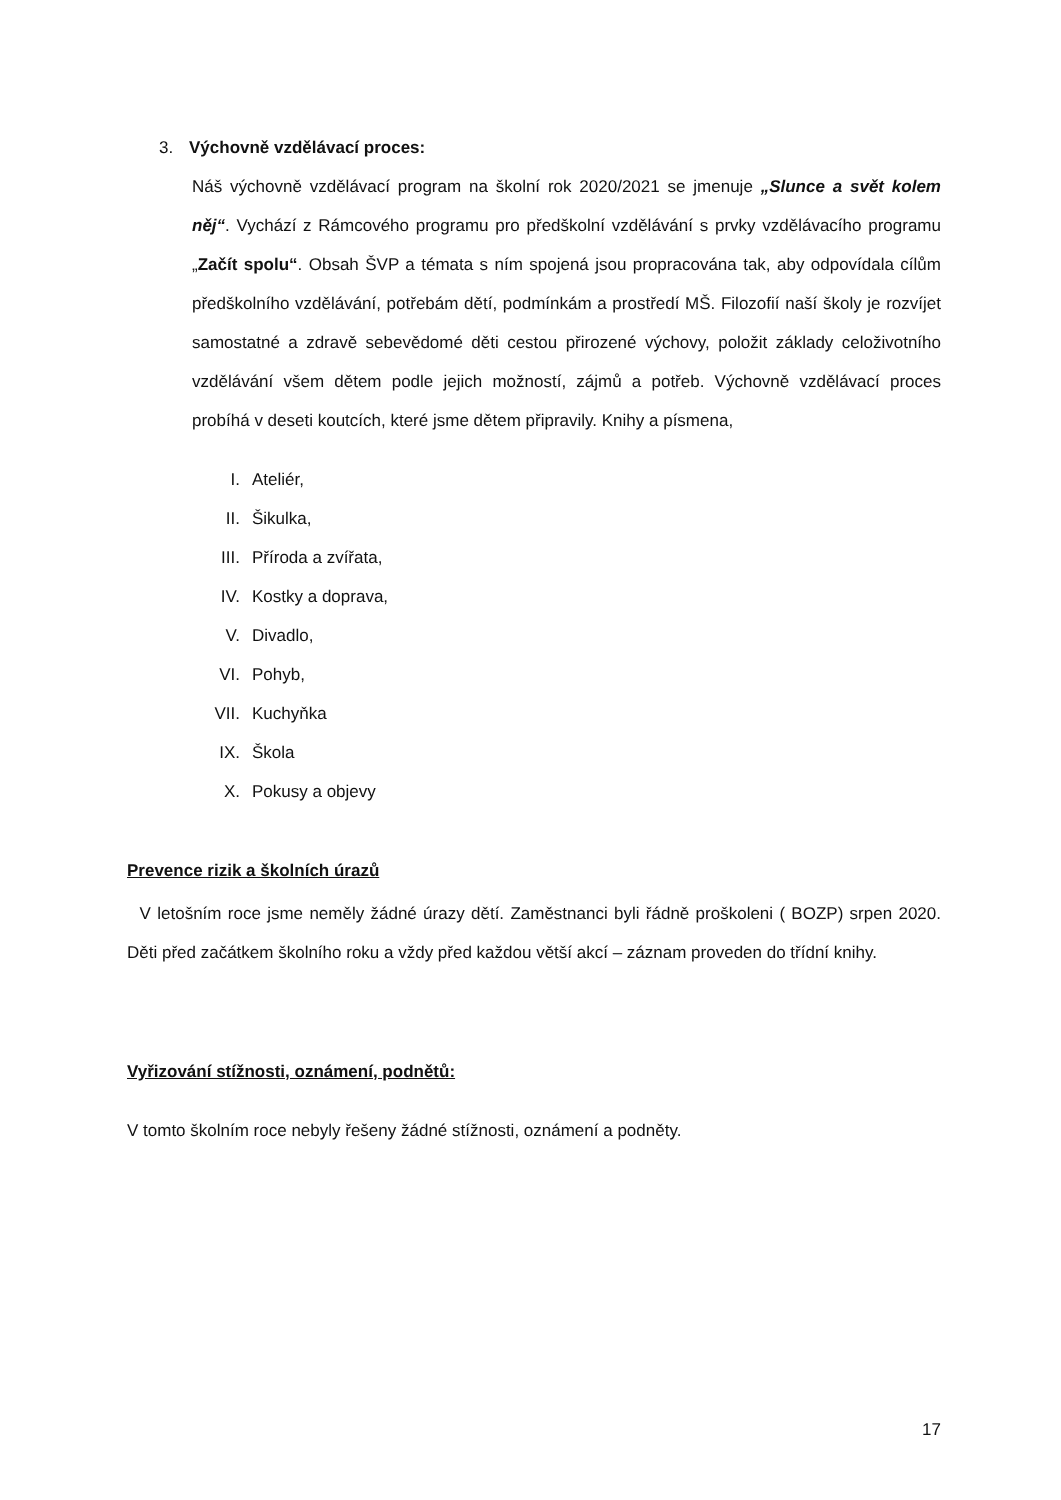3. Výchovně vzdělávací proces:
Náš výchovně vzdělávací program na školní rok 2020/2021 se jmenuje „Slunce a svět kolem něj“. Vychází z Rámcového programu pro předškolní vzdělávání s prvky vzdělávacího programu „Začít spolu“. Obsah ŠVP a témata s ním spojená jsou propracována tak, aby odpovídala cílům předškolního vzdělávání, potřebám dětí, podmínkám a prostředí MŠ. Filozofií naší školy je rozvíjet samostatné a zdravě sebevědomé děti cestou přirozené výchovy, položit základy celoživotního vzdělávání všem dětem podle jejich možností, zájmů a potřeb. Výchovně vzdělávací proces probíhá v deseti koutcích, které jsme dětem připravily. Knihy a písmena,
I. Ateliér,
II. Šikulka,
III. Příroda a zvířata,
IV. Kostky a doprava,
V. Divadlo,
VI. Pohyb,
VII. Kuchyňka
IX. Škola
X. Pokusy a objevy
Prevence rizik a školních úrazů
V letošním roce jsme neměly žádné úrazy dětí. Zaměstnanci byli řádně proškoleni ( BOZP) srpen 2020. Děti před začátkem školního roku a vždy před každou větší akcí – záznam proveden do třídní knihy.
Vyřizování stížnosti, oznámení, podnětů:
V tomto školním roce nebyly řešeny žádné stížnosti, oznámení a podněty.
17